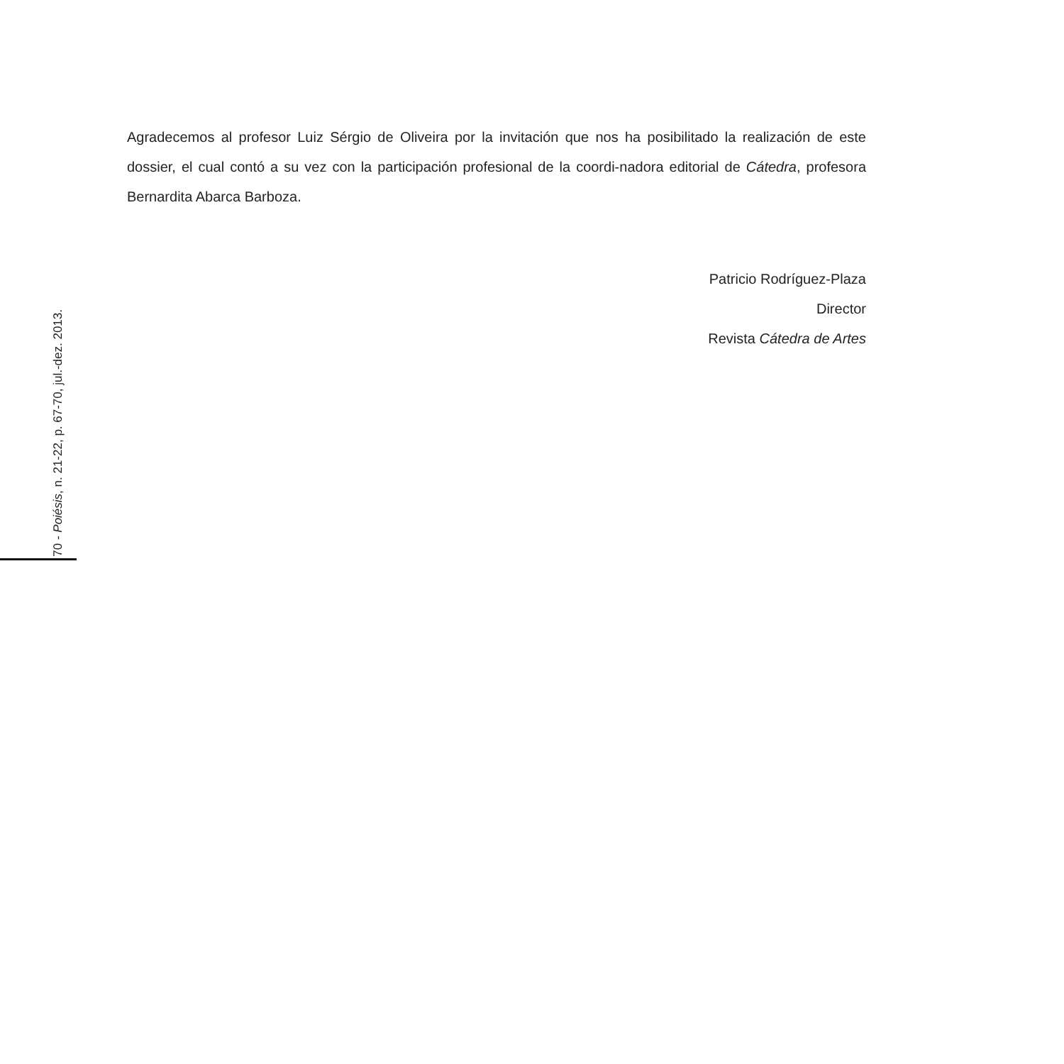Agradecemos al profesor Luiz Sérgio de Oliveira por la invitación que nos ha posibilitado la realización de este dossier, el cual contó a su vez con la participación profesional de la coordi-nadora editorial de Cátedra, profesora Bernardita Abarca Barboza.
Patricio Rodríguez-Plaza
Director
Revista Cátedra de Artes
70 - Poiésis, n. 21-22, p. 67-70, jul.-dez. 2013.